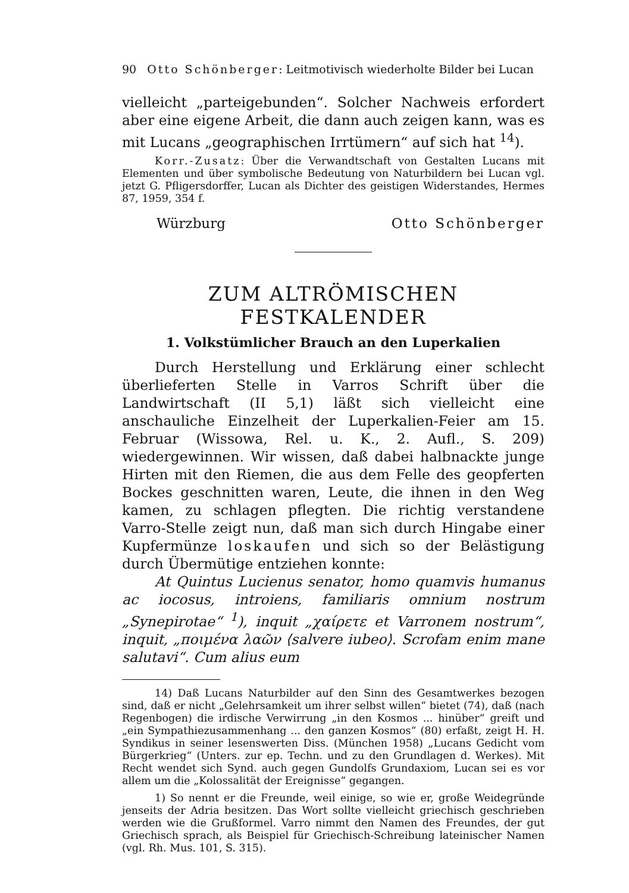90 Otto Schönberger: Leitmotivisch wiederholte Bilder bei Lucan
vielleicht „parteigebunden“. Solcher Nachweis erfordert aber eine eigene Arbeit, die dann auch zeigen kann, was es mit Lucans „geographischen Irrtümern“ auf sich hat <sup>14</sup>).
Korr.-Zusatz: Über die Verwandtschaft von Gestalten Lucans mit Elementen und über symbolische Bedeutung von Naturbildern bei Lucan vgl. jetzt G. Pfligersdorffer, Lucan als Dichter des geistigen Widerstandes, Hermes 87, 1959, 354 f.
Würzburg Otto Schönberger
ZUM ALTRÖMISCHEN FESTKALENDER
1. Volkstümlicher Brauch an den Luperkalien
Durch Herstellung und Erklärung einer schlecht überlieferten Stelle in Varros Schrift über die Landwirtschaft (II 5,1) läßt sich vielleicht eine anschauliche Einzelheit der Luperkalien-Feier am 15. Februar (Wissowa, Rel. u. K., 2. Aufl., S. 209) wiedergewinnen. Wir wissen, daß dabei halbnackte junge Hirten mit den Riemen, die aus dem Felle des geopferten Bockes geschnitten waren, Leute, die ihnen in den Weg kamen, zu schlagen pflegten. Die richtig verstandene Varro-Stelle zeigt nun, daß man sich durch Hingabe einer Kupfermünze loskaufen und sich so der Belästigung durch Übermütige entziehen konnte:
At Quintus Lucienus senator, homo quamvis humanus ac iocosus, introiens, familiaris omnium nostrum „Synepirotae“ <sup>1</sup>), inquit „χαίρετε et Varronem nostrum“, inquit, „ποιμένα λαῶν ⟨salvere iubeo⟩. Scrofam enim mane salutavi“. Cum alius eum
14) Daß Lucans Naturbilder auf den Sinn des Gesamtwerkes bezogen sind, daß er nicht „Gelehrsamkeit um ihrer selbst willen“ bietet (74), daß (nach Regenbogen) die irdische Verwirrung „in den Kosmos ... hinüber“ greift und „ein Sympathiezusammenhang ... den ganzen Kosmos“ (80) erfaßt, zeigt H. H. Syndikus in seiner lesenswerten Diss. (München 1958) „Lucans Gedicht vom Bürgerkrieg“ (Unters. zur ep. Techn. und zu den Grundlagen d. Werkes). Mit Recht wendet sich Synd. auch gegen Gundolfs Grundaxiom, Lucan sei es vor allem um die „Kolossalität der Ereignisse“ gegangen.
1) So nennt er die Freunde, weil einige, so wie er, große Weidegründe jenseits der Adria besitzen. Das Wort sollte vielleicht griechisch geschrieben werden wie die Grußformel. Varro nimmt den Namen des Freundes, der gut Griechisch sprach, als Beispiel für Griechisch-Schreibung lateinischer Namen (vgl. Rh. Mus. 101, S. 315).